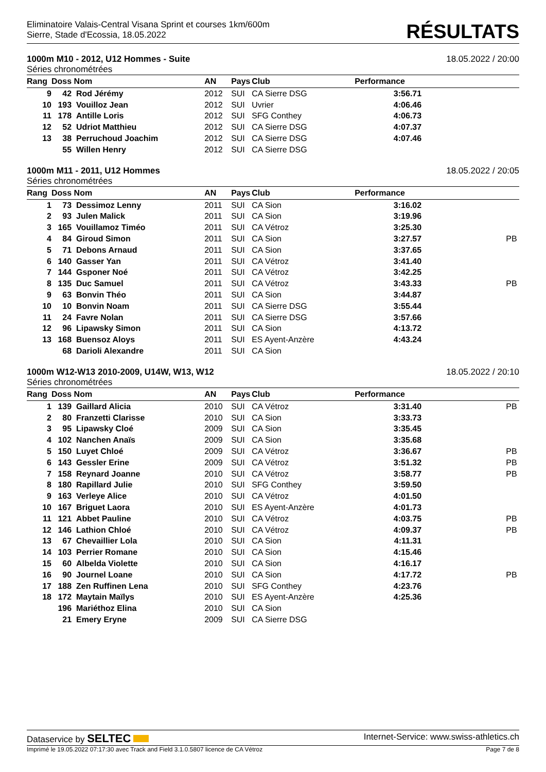Eliminatoire Valais-Central Visana Sprint et courses 1km/600m
Sierre, Stade d'Ecossia, 18.05.2022
RÉSULTATS
1000m M10 - 2012, U12 Hommes - Suite 18.05.2022 / 20:00
Séries chronométrées
| Rang | Doss | Nom | AN | Pays | Club | Performance | |
| --- | --- | --- | --- | --- | --- | --- | --- |
| 9 | 42 | Rod Jérémy | 2012 | SUI | CA Sierre DSG | 3:56.71 | |
| 10 | 193 | Vouilloz Jean | 2012 | SUI | Uvrier | 4:06.46 | |
| 11 | 178 | Antille Loris | 2012 | SUI | SFG Conthey | 4:06.73 | |
| 12 | 52 | Udriot Matthieu | 2012 | SUI | CA Sierre DSG | 4:07.37 | |
| 13 | 38 | Perruchoud Joachim | 2012 | SUI | CA Sierre DSG | 4:07.46 | |
| | 55 | Willen Henry | 2012 | SUI | CA Sierre DSG | | |
1000m M11 - 2011, U12 Hommes 18.05.2022 / 20:05
Séries chronométrées
| Rang | Doss | Nom | AN | Pays | Club | Performance | |
| --- | --- | --- | --- | --- | --- | --- | --- |
| 1 | 73 | Dessimoz Lenny | 2011 | SUI | CA Sion | 3:16.02 | |
| 2 | 93 | Julen Malick | 2011 | SUI | CA Sion | 3:19.96 | |
| 3 | 165 | Vouillamoz Timéo | 2011 | SUI | CA Vétroz | 3:25.30 | |
| 4 | 84 | Giroud Simon | 2011 | SUI | CA Sion | 3:27.57 | PB |
| 5 | 71 | Debons Arnaud | 2011 | SUI | CA Sion | 3:37.65 | |
| 6 | 140 | Gasser Yan | 2011 | SUI | CA Vétroz | 3:41.40 | |
| 7 | 144 | Gsponer Noé | 2011 | SUI | CA Vétroz | 3:42.25 | |
| 8 | 135 | Duc Samuel | 2011 | SUI | CA Vétroz | 3:43.33 | PB |
| 9 | 63 | Bonvin Théo | 2011 | SUI | CA Sion | 3:44.87 | |
| 10 | 10 | Bonvin Noam | 2011 | SUI | CA Sierre DSG | 3:55.44 | |
| 11 | 24 | Favre Nolan | 2011 | SUI | CA Sierre DSG | 3:57.66 | |
| 12 | 96 | Lipawsky Simon | 2011 | SUI | CA Sion | 4:13.72 | |
| 13 | 168 | Buensoz Aloys | 2011 | SUI | ES Ayent-Anzère | 4:43.24 | |
| | 68 | Darioli Alexandre | 2011 | SUI | CA Sion | | |
1000m W12-W13 2010-2009, U14W, W13, W12 18.05.2022 / 20:10
Séries chronométrées
| Rang | Doss | Nom | AN | Pays | Club | Performance | |
| --- | --- | --- | --- | --- | --- | --- | --- |
| 1 | 139 | Gaillard Alicia | 2010 | SUI | CA Vétroz | 3:31.40 | PB |
| 2 | 80 | Franzetti Clarisse | 2010 | SUI | CA Sion | 3:33.73 | |
| 3 | 95 | Lipawsky Cloé | 2009 | SUI | CA Sion | 3:35.45 | |
| 4 | 102 | Nanchen Anaïs | 2009 | SUI | CA Sion | 3:35.68 | |
| 5 | 150 | Luyet Chloé | 2009 | SUI | CA Vétroz | 3:36.67 | PB |
| 6 | 143 | Gessler Erine | 2009 | SUI | CA Vétroz | 3:51.32 | PB |
| 7 | 158 | Reynard Joanne | 2010 | SUI | CA Vétroz | 3:58.77 | PB |
| 8 | 180 | Rapillard Julie | 2010 | SUI | SFG Conthey | 3:59.50 | |
| 9 | 163 | Verleye Alice | 2010 | SUI | CA Vétroz | 4:01.50 | |
| 10 | 167 | Briguet Laora | 2010 | SUI | ES Ayent-Anzère | 4:01.73 | |
| 11 | 121 | Abbet Pauline | 2010 | SUI | CA Vétroz | 4:03.75 | PB |
| 12 | 146 | Lathion Chloé | 2010 | SUI | CA Vétroz | 4:09.37 | PB |
| 13 | 67 | Chevaillier Lola | 2010 | SUI | CA Sion | 4:11.31 | |
| 14 | 103 | Perrier Romane | 2010 | SUI | CA Sion | 4:15.46 | |
| 15 | 60 | Albelda Violette | 2010 | SUI | CA Sion | 4:16.17 | |
| 16 | 90 | Journel Loane | 2010 | SUI | CA Sion | 4:17.72 | PB |
| 17 | 188 | Zen Ruffinen Lena | 2010 | SUI | SFG Conthey | 4:23.76 | |
| 18 | 172 | Maytain Maïlys | 2010 | SUI | ES Ayent-Anzère | 4:25.36 | |
| | 196 | Mariéthoz Elina | 2010 | SUI | CA Sion | | |
| | 21 | Emery Eryne | 2009 | SUI | CA Sierre DSG | | |
Dataservice by SELTEC Internet-Service: www.swiss-athletics.ch
Imprimé le 19.05.2022 07:17:30 avec Track and Field 3.1.0.5807 licence de CA Vétroz Page 7 de 8